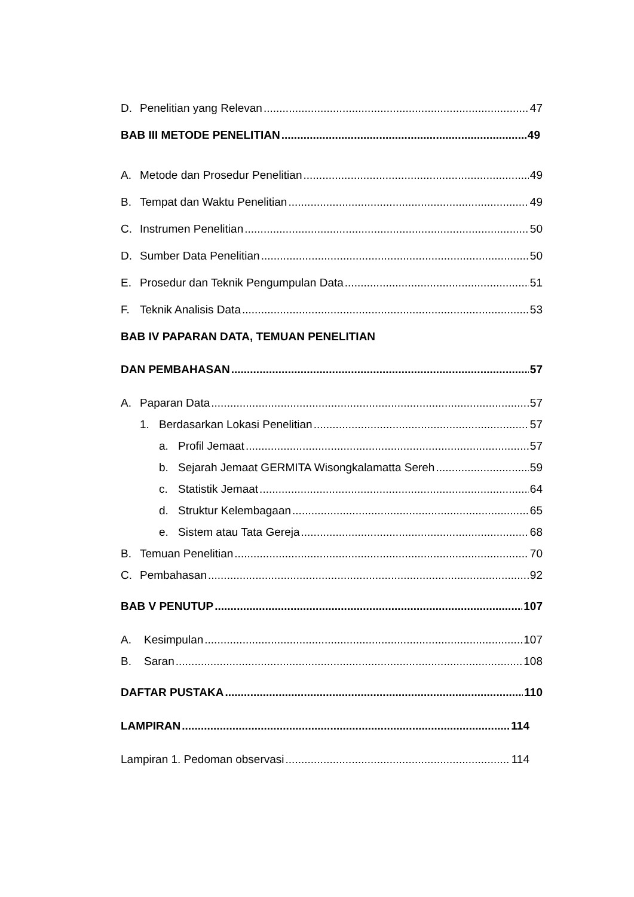D. Penelitian yang Relevan 47
BAB III METODE PENELITIAN 49
A. Metode dan Prosedur Penelitian 49
B. Tempat dan Waktu Penelitian 49
C. Instrumen Penelitian 50
D. Sumber Data Penelitian 50
E. Prosedur dan Teknik Pengumpulan Data 51
F. Teknik Analisis Data 53
BAB IV PAPARAN DATA, TEMUAN PENELITIAN
DAN PEMBAHASAN 57
A. Paparan Data 57
1. Berdasarkan Lokasi Penelitian 57
a. Profil Jemaat 57
b. Sejarah Jemaat GERMITA Wisongkalamatta Sereh 59
c. Statistik Jemaat 64
d. Struktur Kelembagaan 65
e. Sistem atau Tata Gereja 68
B. Temuan Penelitian 70
C. Pembahasan 92
BAB V PENUTUP 107
A. Kesimpulan 107
B. Saran 108
DAFTAR PUSTAKA 110
LAMPIRAN 114
Lampiran 1. Pedoman observasi 114